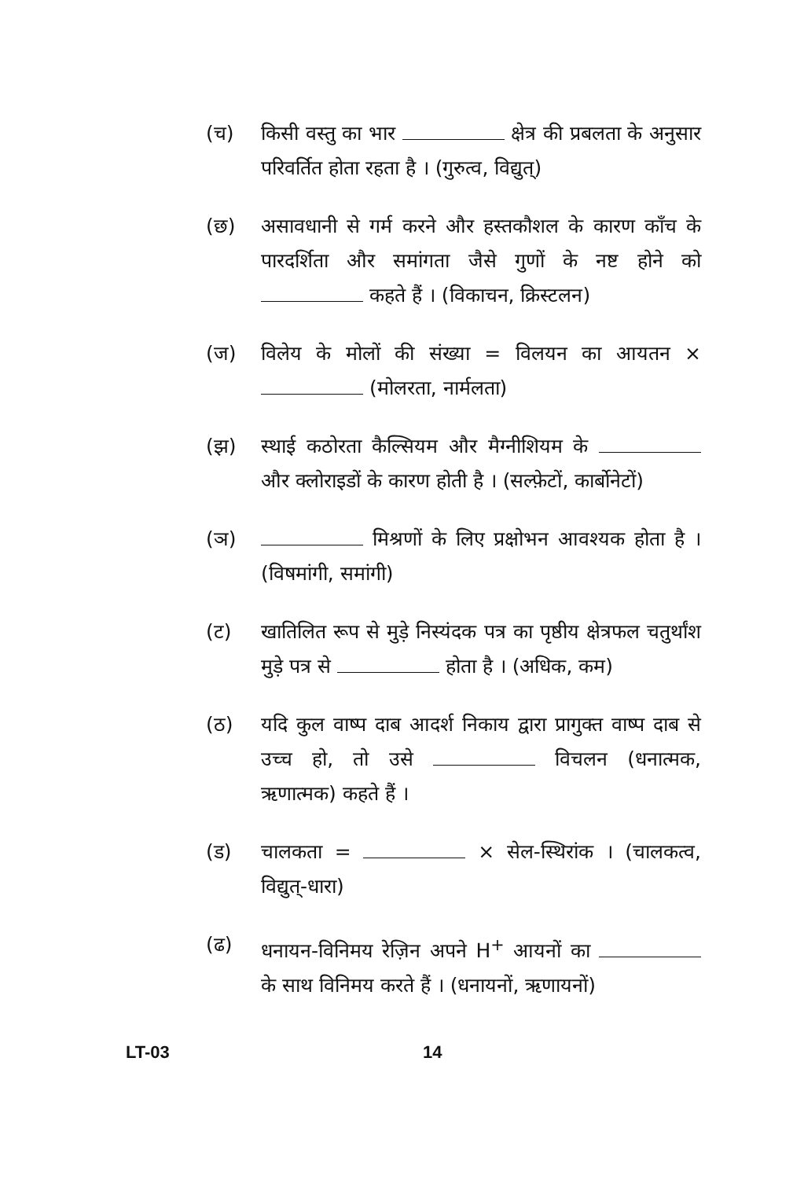(च) किसी वस्तु का भार क्षेत्र की प्रबलता के अनुसार परिवर्तित होता रहता है । (गुरुत्व, विद्युत्)
(छ) असावधानी से गर्म करने और हस्तकौशल के कारण काँच के पारदर्शिता और समांगता जैसे गुणों के नष्ट होने को कहते हैं । (विकाचन, क्रिस्टलन)
(ज) विलेय के मोलों की संख्या = विलयन का आयतन × (मोलरता, नार्मलता)
(झ) स्थाई कठोरता कैल्सियम और मैग्नीशियम के और क्लोराइडों के कारण होती है । (सल्फ़ेटों, कार्बोनेटों)
(ञ) मिश्रणों के लिए प्रक्षोभन आवश्यक होता है । (विषमांगी, समांगी)
(ट) खातिलित रूप से मुड़े निस्यंदक पत्र का पृष्ठीय क्षेत्रफल चतुर्थांश मुड़े पत्र से होता है । (अधिक, कम)
(ठ) यदि कुल वाष्प दाब आदर्श निकाय द्वारा प्रागुक्त वाष्प दाब से उच्च हो, तो उसे विचलन (धनात्मक, ऋणात्मक) कहते हैं ।
(ड) चालकता = × सेल-स्थिरांक । (चालकत्व, विद्युत्-धारा)
(ढ) धनायन-विनिमय रेज़िन अपने H<sup>+</sup> आयनों का के साथ विनिमय करते हैं । (धनायनों, ऋणायनों)
LT-03 14